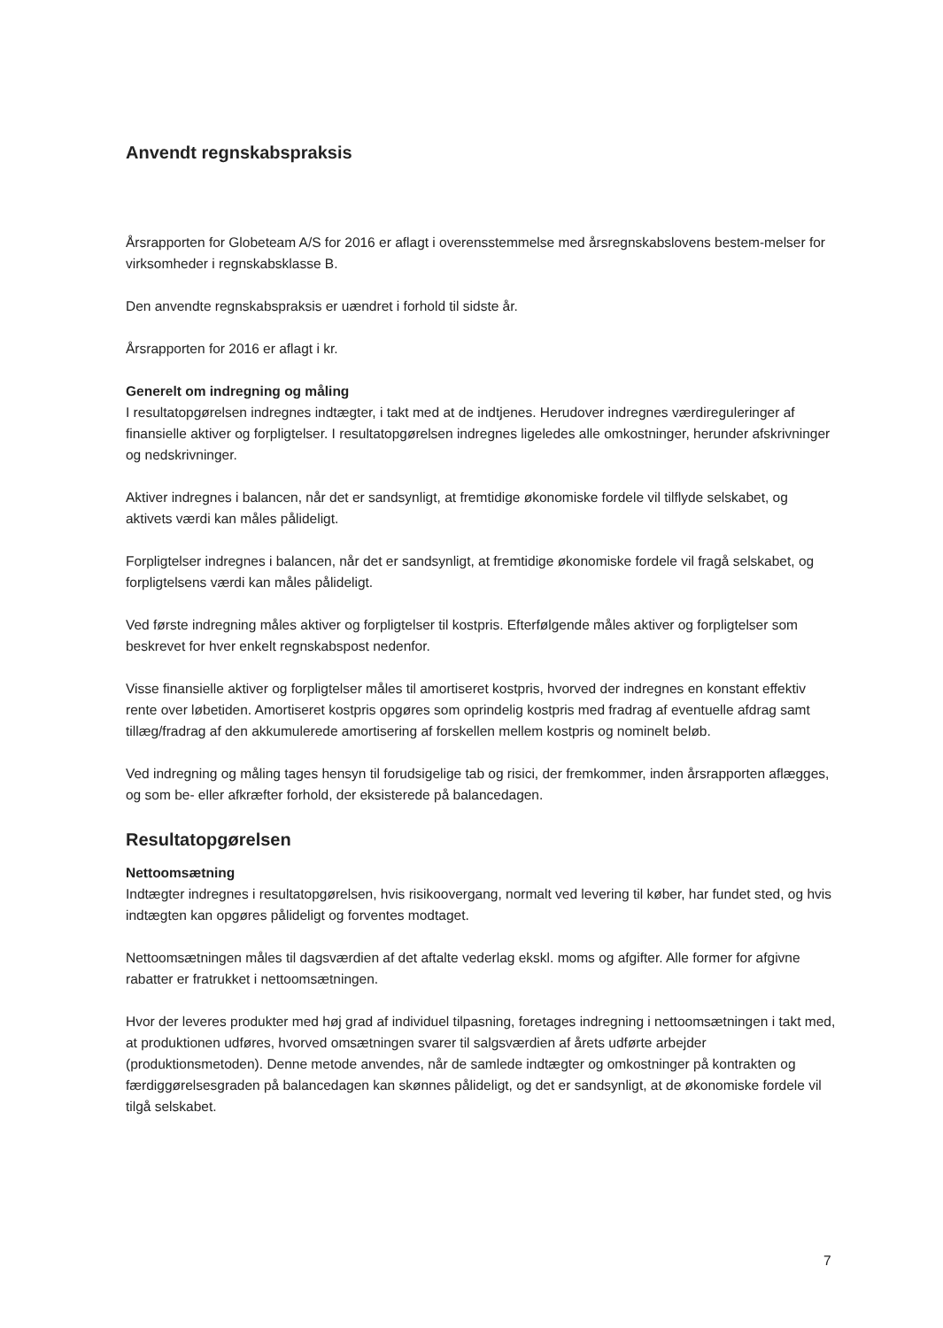Anvendt regnskabspraksis
Årsrapporten for Globeteam A/S for 2016 er aflagt i overensstemmelse med årsregnskabslovens bestem-melser for virksomheder i regnskabsklasse B.
Den anvendte regnskabspraksis er uændret i forhold til sidste år.
Årsrapporten for 2016 er aflagt i kr.
Generelt om indregning og måling
I resultatopgørelsen indregnes indtægter, i takt med at de indtjenes. Herudover indregnes værdireguleringer af finansielle aktiver og forpligtelser. I resultatopgørelsen indregnes ligeledes alle omkostninger, herunder afskrivninger og nedskrivninger.
Aktiver indregnes i balancen, når det er sandsynligt, at fremtidige økonomiske fordele vil tilflyde selskabet, og aktivets værdi kan måles pålideligt.
Forpligtelser indregnes i balancen, når det er sandsynligt, at fremtidige økonomiske fordele vil fragå selskabet, og forpligtelsens værdi kan måles pålideligt.
Ved første indregning måles aktiver og forpligtelser til kostpris. Efterfølgende måles aktiver og forpligtelser som beskrevet for hver enkelt regnskabspost nedenfor.
Visse finansielle aktiver og forpligtelser måles til amortiseret kostpris, hvorved der indregnes en konstant effektiv rente over løbetiden. Amortiseret kostpris opgøres som oprindelig kostpris med fradrag af eventuelle afdrag samt tillæg/fradrag af den akkumulerede amortisering af forskellen mellem kostpris og nominelt beløb.
Ved indregning og måling tages hensyn til forudsigelige tab og risici, der fremkommer, inden årsrapporten aflægges, og som be- eller afkræfter forhold, der eksisterede på balancedagen.
Resultatopgørelsen
Nettoomsætning
Indtægter indregnes i resultatopgørelsen, hvis risikoovergang, normalt ved levering til køber, har fundet sted, og hvis indtægten kan opgøres pålideligt og forventes modtaget.
Nettoomsætningen måles til dagsværdien af det aftalte vederlag ekskl. moms og afgifter. Alle former for afgivne rabatter er fratrukket i nettoomsætningen.
Hvor der leveres produkter med høj grad af individuel tilpasning, foretages indregning i nettoomsætningen i takt med, at produktionen udføres, hvorved omsætningen svarer til salgsværdien af årets udførte arbejder (produktionsmetoden). Denne metode anvendes, når de samlede indtægter og omkostninger på kontrakten og færdiggørelsesgraden på balancedagen kan skønnes pålideligt, og det er sandsynligt, at de økonomiske fordele vil tilgå selskabet.
7